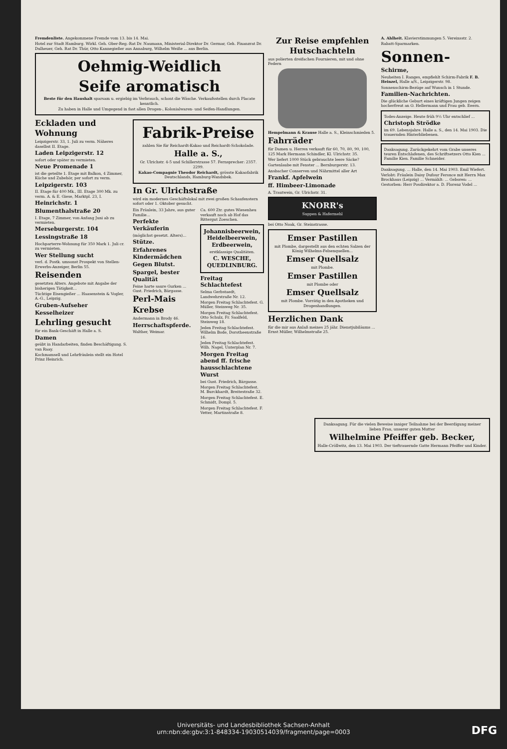Fremdenliste. Angekommene Fremde vom 13. bis 14. Mai.
Hotel zur Stadt Hamburg. Wirkl. Geh. Ober-Reg.-Rat Dr. Naumann, Ministerial-Direktor Dr. Germar, Geh. Finanzrat Dr. Dulheuer, Geh. Rat Dr. Thür, Otto Kannegießer aus Annaburg, Wilhelm Weiße ... aus Berlin.
Oehmig-Weidlich
Seife aromatisch
Beste für den Haushalt sparsam u. ergiebig im Verbrauch, schont die Wäsche. Verkaufsstellen durch Placate kenntlich.
Zu haben in Halle und Umgegend in fast allen Drogen-, Kolonialwaren- und Seifen-Handlungen.
Eckladen und Wohnung
Leipzigerstr. 33, 1. Juli zu verm. Näheres daselbst II. Etage.
Laden Leipzigerstr. 12
sofort oder später zu vermieten.
Neue Promenade 1
ist die geteilte 1. Etage mit Balkon, 4 Zimmer, Küche und Zubehör, per sofort zu verm.
Leipzigerstr. 103
II. Etage für 400 Mk., III. Etage 300 Mk. zu verm. A. & E. Giese, Marktpl. 23, I.
Heinrichstr. 1
Blumenthalstraße 20
I. Etage, 7 Zimmer, von Anfang Juni ab zu vermieten.
Merseburgerstr. 104
Lessingstraße 18
Hochparterre-Wohnung für 350 Mark 1. Juli cr. zu vermieten.
Wer Stellung sucht
verl. d. Postk. umsonst Prospekt von Stellen-Erwerbs-Anzeiger, Berlin 55.
Reisenden
gesetzten Alters. Angebote mit Angabe der bisherigen Tätigkeit...
Tüchtige Eisengießer ... Haasenstein & Vogler, A.-G., Leipzig.
Gruben-Aufseher
Kesselheizer
Lehrling gesucht
für ein Bank-Geschäft in Halle a. S.
Damen
geübt in Handarbeiten, finden Beschäftigung. S. van Raay.
Kochmamsell und Lehrfräulein stellt ein Hotel Prinz Heinrich.
Fabrik-Preise
zahlen Sie für Reichardt-Kakao und Reichardt-Schokolade.
Halle a. S.,
Gr. Ulrichstr. 4-5 und Schillerstrasse 57. Fernsprecher: 2357. 2299.
Kakao-Compagnie Theodor Reichardt, grösste Kakaofabrik Deutschlands, Hamburg-Wandsbek.
In Gr. Ulrichstraße
wird ein modernes Geschäftslokal mit zwei großen Schaufenstern sofort oder 1. Oktober gesucht.
Ein Fräulein, 33 Jahre, aus guter Familie...
Perfekte Verkäuferin
(möglichst gesetzt. Alters)...
Stütze.
Erfahrenes Kindermädchen
Gegen Blutst.
Spargel, bester Qualität
Feine harte saure Gurken ... Gust. Friedrich, Bärgasse.
Perl-Mais
Krebse
Andermann in Brody 46.
Herrschaftspferde.
Walther, Weimar.
Ca. 600 Ztr. gutes Wiesenheu verkauft noch ab Hof das Rittergut Zoeschen.
Johannisbeerwein, Heidelbeerwein, Erdbeerwein,
erstklassige Qualitäten.
C. WESCHE, QUEDLINBURG.
Freitag Schlachtefest
Selma Gerbstaedt, Landwehrstraße Nr. 12.
Morgen Freitag Schlachtefest. G. Müller, Steinweg Nr. 35.
Morgen Freitag Schlachtefest. Otto Schulz, Fr. Saalfeld, Steinweg 18.
Jeden Freitag Schlachtefest. Wilhelm Bode, Dorotheenstraße 16.
Jeden Freitag Schlachtefest. Wilh. Nagel, Unterplan Nr. 7.
Morgen Freitag abend ff. frische hausschlachtene Wurst
bei Gust. Friedrich, Bärgasse.
Morgen Freitag Schlachtefest. M. Burckhardt, Breitestraße 32.
Morgen Freitag Schlachtefest. E. Schmidt, Dompl. 5.
Morgen Freitag Schlachtefest. F. Vetter, Martinstraße 8.
Zur Reise empfehlen Hutschachteln
aus polierten dreifachen Fournieren, mit und ohne Federn
Hempelmann & Krause Halle a. S., Kleinschmieden 5.
Fahrräder
für Damen u. Herren verkauft für 60, 70, 80, 90, 100, 125 Mark Hermann Schindler, Kl. Ulrichstr. 35.
Wer liefert 1000 Stück gebrauchte leere Säcke?
Gartenlaube mit Fenster ... Bernburgerstr. 13.
Ansbacher Conserven und Nährmittel aller Art
Frankf. Apfelwein
ff. Himbeer-Limonade
A. Trautwein, Gr. Ulrichstr. 31.
KNORR's
Suppen & Hafermehl
bei Otto Noak, Gr. Steinstrasse.
Emser Pastillen
mit Plombe, dargestellt aus den echten Salzen der König Wilhelms-Felsenquellen...
Emser Quellsalz
mit Plombe.
Emser Pastillen
mit Plombe oder
Emser Quellsalz
mit Plombe. Vorrätig in den Apotheken und Drogenhandlungen.
Herzlichen Dank
für die mir aus Anlaß meines 25 jähr. Dienstjubiläums ... Ernst Müller, Wilhelmstraße 25.
A. Ahlheit. Klavierstimmungen 5. Vereinsstr. 2.
Rabatt-Sparmarken.
Sonnen-
Schirme,
Neuheiten I. Ranges, empfiehlt Schirm-Fabrik F. B. Heinzel, Halle a/S., Leipzigerstr. 98.
Sonnenschirm-Bezüge auf Wunsch in 1 Stunde.
Familien-Nachrichten.
Die glückliche Geburt eines kräftigen Jungen zeigen hocherfreut an O. Hellermann und Frau geb. Eeern.
Todes-Anzeige. Heute früh 9½ Uhr entschlief ...
Christoph Strödke
im 69. Lebensjahre. Halle a. S., den 14. Mai 1903. Die trauernden Hinterbliebenen.
Danksagung. Zurückgekehrt vom Grabe unseres teuren Entschlafenen, des Schriftsetzers Otto Kien ... Familie Kien. Familie Schneider.
Danksagung. ... Halle, den 14. Mai 1903. Emil Wiefert.
Verlobt: Fräulein Daisy Dufour Feronce mit Herrn Max Brockhaus (Leipzig) ... Vermählt: ... Geboren: ... Gestorben: Herr Posdirektor a. D. Florenz Vodel ...
Danksagung. Für die vielen Beweise inniger Teilnahme bei der Beerdigung meiner lieben Frau, unserer guten Mutter
Wilhelmine Pfeiffer geb. Becker,
Halle-Cröllwitz, den 13. Mai 1903. Der tieftrauernde Gatte Hermann Pfeiffer und Kinder.
Universitäts- und Landesbibliothek Sachsen-Anhalt
urn:nbn:de:gbv:3:1-848334-19030514039/fragment/page=0003
DFG